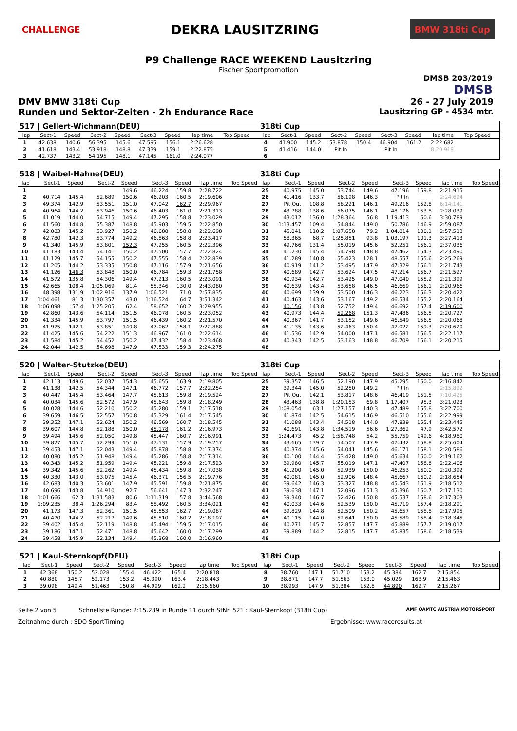CHALLENGE
DEKRA LAUSITZRING
BMW 318ti Cup
P9 Challenge RACE WEEKEND Lausitzring
Fischer Sportpromotion
DMSB 203/2019
DMSB
DMV BMW 318ti Cup 26 - 27 July 2019
Runden und Sektor-Zeiten - 2h Endurance Race Lausitzring GP - 4534 mtr.
| 517 / Gellert-Wichmann(DEU) | | | | | | | | | | | 318ti Cup | | | | | | | | | | |
| lap | Sect-1 | Speed | Sect-2 | Speed | Sect-3 | Speed | lap time | Top Speed | | | lap | Sect-1 | Speed | Sect-2 | Speed | Sect-3 | Speed | lap time | Top Speed | | |
| 1 | 42.638 | 140.6 | 56.395 | 145.6 | 47.595 | 156.1 | 2:26.628 | | | | 4 | 41.900 | 145.2 | 53.878 | 150.4 | 46.904 | 161.2 | 2:22.682 | | | |
| 2 | 41.618 | 143.4 | 53.918 | 148.8 | 47.339 | 159.1 | 2:22.875 | | | | 5 | 41.416 | 144.0 | Pit In | | Pit In | | 8:20.918 | | | |
| 3 | 42.737 | 143.2 | 54.195 | 148.1 | 47.145 | 161.0 | 2:24.077 | | | | 6 | | | | | | | | | | |
| 518 / Waibel-Hahne(DEU) | | | | | | | | | 318ti Cup | | | | | | | | |
| lap | Sect-1 | Speed | Sect-2 | Speed | Sect-3 | Speed | lap time | Top Speed | lap | Sect-1 | Speed | Sect-2 | Speed | Sect-3 | Speed | lap time | Top Speed |
| 1 | | | | 149.6 | 46.224 | 159.8 | 2:28.722 | | 25 | 40.975 | 145.0 | 53.744 | 149.6 | 47.196 | 159.8 | 2:21.915 | |
| 2 | 40.714 | 145.4 | 52.689 | 150.6 | 46.203 | 160.5 | 2:19.606 | | 26 | 41.416 | 133.7 | 56.198 | 146.3 | Pit In | | 2:24.694 | |
| 3 | 49.374 | 142.9 | 53.551 | 151.0 | 47.042 | 162.7 | 2:29.967 | | 27 | Pit Out | 108.8 | 58.221 | 146.1 | 49.216 | 152.8 | 6:14.141 | |
| 4 | 40.964 | 144.2 | 53.946 | 150.6 | 46.403 | 161.0 | 2:21.313 | | 28 | 43.788 | 138.6 | 56.075 | 146.1 | 48.176 | 153.8 | 2:28.039 | |
| 5 | 41.019 | 144.0 | 54.715 | 149.4 | 47.295 | 158.8 | 2:23.029 | | 29 | 43.012 | 136.0 | 1:28.364 | 56.8 | 1:19.413 | 60.6 | 3:30.789 | |
| 6 | 41.560 | 144.8 | 55.387 | 148.8 | 45.903 | 159.5 | 2:22.850 | | 30 | 1:13.457 | 109.4 | 54.844 | 149.0 | 50.786 | 146.9 | 2:59.087 | |
| 7 | 42.083 | 145.2 | 53.927 | 150.2 | 46.688 | 158.8 | 2:22.698 | | 31 | 45.041 | 110.2 | 1:07.658 | 79.2 | 1:04.814 | 100.1 | 2:57.513 | |
| 8 | 42.780 | 142.3 | 53.774 | 149.2 | 46.863 | 158.8 | 2:23.417 | | 32 | 58.365 | 68.7 | 1:25.851 | 93.8 | 1:03.197 | 101.3 | 3:27.413 | |
| 9 | 41.340 | 145.9 | 53.801 | 152.3 | 47.255 | 160.5 | 2:22.396 | | 33 | 49.766 | 131.4 | 55.019 | 145.6 | 52.251 | 156.1 | 2:37.036 | |
| 10 | 41.183 | 143.4 | 54.141 | 150.2 | 47.500 | 157.7 | 2:22.824 | | 34 | 41.230 | 145.4 | 54.798 | 148.8 | 47.462 | 154.3 | 2:23.490 | |
| 11 | 41.129 | 145.7 | 54.155 | 150.2 | 47.555 | 158.4 | 2:22.839 | | 35 | 41.289 | 140.8 | 55.423 | 128.1 | 48.557 | 155.6 | 2:25.269 | |
| 12 | 41.205 | 144.2 | 53.335 | 150.8 | 47.116 | 157.9 | 2:21.656 | | 36 | 40.919 | 141.2 | 53.495 | 147.9 | 47.329 | 156.1 | 2:21.743 | |
| 13 | 41.126 | 146.3 | 53.848 | 150.0 | 46.784 | 159.3 | 2:21.758 | | 37 | 40.689 | 142.7 | 53.624 | 147.5 | 47.214 | 156.7 | 2:21.527 | |
| 14 | 41.572 | 135.8 | 54.306 | 149.4 | 47.213 | 160.5 | 2:23.091 | | 38 | 40.934 | 142.7 | 53.425 | 149.0 | 47.040 | 155.2 | 2:21.399 | |
| 15 | 42.665 | 108.4 | 1:05.069 | 81.4 | 55.346 | 130.0 | 2:43.080 | | 39 | 40.639 | 143.4 | 53.658 | 146.5 | 46.669 | 156.1 | 2:20.966 | |
| 16 | 48.398 | 131.9 | 1:02.916 | 137.9 | 1:06.521 | 71.0 | 2:57.835 | | 40 | 40.699 | 139.9 | 53.500 | 146.3 | 46.223 | 156.3 | 2:20.422 | |
| 17 | 1:04.461 | 81.3 | 1:30.357 | 43.0 | 1:16.524 | 64.7 | 3:51.342 | | 41 | 40.463 | 143.6 | 53.167 | 149.2 | 46.534 | 155.2 | 2:20.164 | |
| 18 | 1:06.098 | 57.4 | 1:25.205 | 62.4 | 58.652 | 160.2 | 3:29.955 | | 42 | 40.156 | 143.8 | 52.752 | 149.4 | 46.692 | 157.4 | 2:19.600 | |
| 19 | 42.860 | 143.6 | 54.114 | 151.5 | 46.078 | 160.5 | 2:23.052 | | 43 | 40.973 | 144.4 | 52.268 | 151.3 | 47.486 | 156.5 | 2:20.727 | |
| 20 | 41.334 | 145.9 | 53.797 | 151.5 | 46.439 | 160.2 | 2:21.570 | | 44 | 40.367 | 141.7 | 53.152 | 149.6 | 46.549 | 156.5 | 2:20.068 | |
| 21 | 41.975 | 142.1 | 53.851 | 149.8 | 47.062 | 158.1 | 2:22.888 | | 45 | 41.135 | 143.6 | 52.463 | 150.4 | 47.022 | 159.3 | 2:20.620 | |
| 22 | 41.425 | 145.6 | 54.222 | 151.3 | 46.967 | 161.0 | 2:22.614 | | 46 | 41.536 | 142.9 | 54.000 | 147.1 | 46.581 | 156.5 | 2:22.117 | |
| 23 | 41.584 | 145.2 | 54.452 | 150.2 | 47.432 | 158.4 | 2:23.468 | | 47 | 40.343 | 142.5 | 53.163 | 148.8 | 46.709 | 156.1 | 2:20.215 | |
| 24 | 42.044 | 142.5 | 54.698 | 147.9 | 47.533 | 159.3 | 2:24.275 | | 48 | | | | | | | | |
| 520 / Walter-Stutzke(DEU) | | | | | | | | | 318ti Cup | | | | | | | | |
| lap | Sect-1 | Speed | Sect-2 | Speed | Sect-3 | Speed | lap time | Top Speed | lap | Sect-1 | Speed | Sect-2 | Speed | Sect-3 | Speed | lap time | Top Speed |
| 1 | 42.113 | 149.6 | 52.037 | 154.3 | 45.655 | 163.9 | 2:19.805 | | 25 | 39.357 | 146.5 | 52.190 | 147.9 | 45.295 | 160.0 | 2:16.842 | |
| 2 | 41.138 | 142.5 | 54.344 | 147.1 | 46.772 | 157.7 | 2:22.254 | | 26 | 39.344 | 145.0 | 52.250 | 149.2 | Pit In | | 2:15.892 | |
| 3 | 40.447 | 145.4 | 53.464 | 147.7 | 45.613 | 159.8 | 2:19.524 | | 27 | Pit Out | 142.1 | 53.817 | 148.6 | 46.419 | 151.5 | 7:10.425 | |
| 4 | 40.034 | 145.6 | 52.572 | 147.9 | 45.643 | 159.8 | 2:18.249 | | 28 | 43.463 | 138.8 | 1:20.153 | 69.8 | 1:17.407 | 95.3 | 3:21.023 | |
| 5 | 40.028 | 144.6 | 52.210 | 150.2 | 45.280 | 159.1 | 2:17.518 | | 29 | 1:08.054 | 63.1 | 1:27.157 | 140.3 | 47.489 | 155.8 | 3:22.700 | |
| 6 | 39.659 | 146.5 | 52.557 | 150.8 | 45.329 | 161.4 | 2:17.545 | | 30 | 41.874 | 142.5 | 54.615 | 146.9 | 46.510 | 155.6 | 2:22.999 | |
| 7 | 39.352 | 147.1 | 52.624 | 150.2 | 46.569 | 160.7 | 2:18.545 | | 31 | 41.088 | 143.4 | 54.518 | 144.0 | 47.839 | 155.4 | 2:23.445 | |
| 8 | 39.607 | 144.8 | 52.188 | 150.0 | 45.178 | 161.2 | 2:16.973 | | 32 | 40.691 | 143.8 | 1:34.519 | 56.6 | 1:27.362 | 47.9 | 3:42.572 | |
| 9 | 39.494 | 145.6 | 52.050 | 149.8 | 45.447 | 160.7 | 2:16.991 | | 33 | 1:24.473 | 45.2 | 1:58.748 | 54.2 | 55.759 | 149.6 | 4:18.980 | |
| 10 | 39.827 | 145.7 | 52.299 | 151.0 | 47.131 | 157.9 | 2:19.257 | | 34 | 43.665 | 139.7 | 54.507 | 147.9 | 47.432 | 158.8 | 2:25.604 | |
| 11 | 39.453 | 147.1 | 52.043 | 149.4 | 45.878 | 158.8 | 2:17.374 | | 35 | 40.374 | 145.6 | 54.041 | 145.6 | 46.171 | 158.1 | 2:20.586 | |
| 12 | 40.080 | 145.2 | 51.948 | 149.4 | 45.286 | 158.8 | 2:17.314 | | 36 | 40.100 | 144.4 | 53.428 | 149.0 | 45.634 | 160.0 | 2:19.162 | |
| 13 | 40.343 | 145.2 | 51.959 | 149.4 | 45.221 | 159.8 | 2:17.523 | | 37 | 39.980 | 145.7 | 55.019 | 147.1 | 47.407 | 158.8 | 2:22.406 | |
| 14 | 39.342 | 145.6 | 52.262 | 149.4 | 45.434 | 159.8 | 2:17.038 | | 38 | 41.200 | 145.0 | 52.939 | 150.0 | 46.253 | 160.0 | 2:20.392 | |
| 15 | 40.330 | 143.0 | 53.075 | 145.4 | 46.371 | 156.5 | 2:19.776 | | 39 | 40.081 | 145.0 | 52.906 | 148.4 | 45.667 | 160.2 | 2:18.654 | |
| 16 | 42.683 | 140.3 | 53.601 | 147.9 | 45.591 | 159.8 | 2:21.875 | | 40 | 39.642 | 146.3 | 53.327 | 148.8 | 45.543 | 161.9 | 2:18.512 | |
| 17 | 40.696 | 143.8 | 54.910 | 92.7 | 56.641 | 147.3 | 2:32.247 | | 41 | 39.638 | 147.1 | 52.096 | 151.3 | 45.396 | 160.7 | 2:17.130 | |
| 18 | 1:01.666 | 62.3 | 1:31.583 | 80.6 | 1:11.319 | 57.8 | 3:44.568 | | 42 | 39.340 | 146.7 | 52.426 | 150.8 | 45.537 | 158.6 | 2:17.303 | |
| 19 | 1:09.235 | 38.4 | 1:26.294 | 83.4 | 58.492 | 160.5 | 3:34.021 | | 43 | 40.033 | 144.6 | 52.539 | 150.0 | 45.719 | 157.4 | 2:18.291 | |
| 20 | 41.173 | 147.3 | 52.361 | 151.5 | 45.553 | 162.7 | 2:19.087 | | 44 | 39.829 | 144.8 | 52.509 | 150.2 | 45.657 | 158.8 | 2:17.995 | |
| 21 | 40.470 | 144.2 | 52.217 | 149.6 | 45.510 | 160.2 | 2:18.197 | | 45 | 40.115 | 144.0 | 52.641 | 150.0 | 45.589 | 158.4 | 2:18.345 | |
| 22 | 39.402 | 145.4 | 52.119 | 148.8 | 45.494 | 159.5 | 2:17.015 | | 46 | 40.271 | 145.7 | 52.857 | 147.7 | 45.889 | 157.7 | 2:19.017 | |
| 23 | 39.186 | 147.1 | 52.471 | 148.8 | 45.642 | 160.0 | 2:17.299 | | 47 | 39.889 | 144.2 | 52.815 | 147.7 | 45.835 | 158.6 | 2:18.539 | |
| 24 | 39.458 | 145.9 | 52.134 | 149.4 | 45.368 | 160.0 | 2:16.960 | | 48 | | | | | | | | |
| 521 / Kaul-Sternkopf(DEU) | | | | | | | | | 318ti Cup | | | | | | | | |
| lap | Sect-1 | Speed | Sect-2 | Speed | Sect-3 | Speed | lap time | Top Speed | lap | Sect-1 | Speed | Sect-2 | Speed | Sect-3 | Speed | lap time | Top Speed |
| 1 | 42.368 | 150.2 | 52.028 | 155.4 | 46.422 | 165.4 | 2:20.818 | | 8 | 38.760 | 147.1 | 51.710 | 153.2 | 45.384 | 162.7 | 2:15.854 | |
| 2 | 40.880 | 145.7 | 52.173 | 153.2 | 45.390 | 163.4 | 2:18.443 | | 9 | 38.871 | 147.7 | 51.563 | 153.0 | 45.029 | 163.9 | 2:15.463 | |
| 3 | 39.098 | 149.4 | 51.463 | 150.8 | 44.999 | 162.2 | 2:15.560 | | 10 | 38.993 | 147.9 | 51.384 | 152.8 | 44.890 | 162.7 | 2:15.267 | |
Seite 2 von 5 Schnellste Runde: 2:15.239 in Runde 11 durch StNr. 521 : Kaul-Sternkopf (318ti Cup) AMF ÖAMTC AUSTRIA MOTORSPORT
Zeitnahme durch : SDO SportTiming Ergebnisse: www.raceresults.at